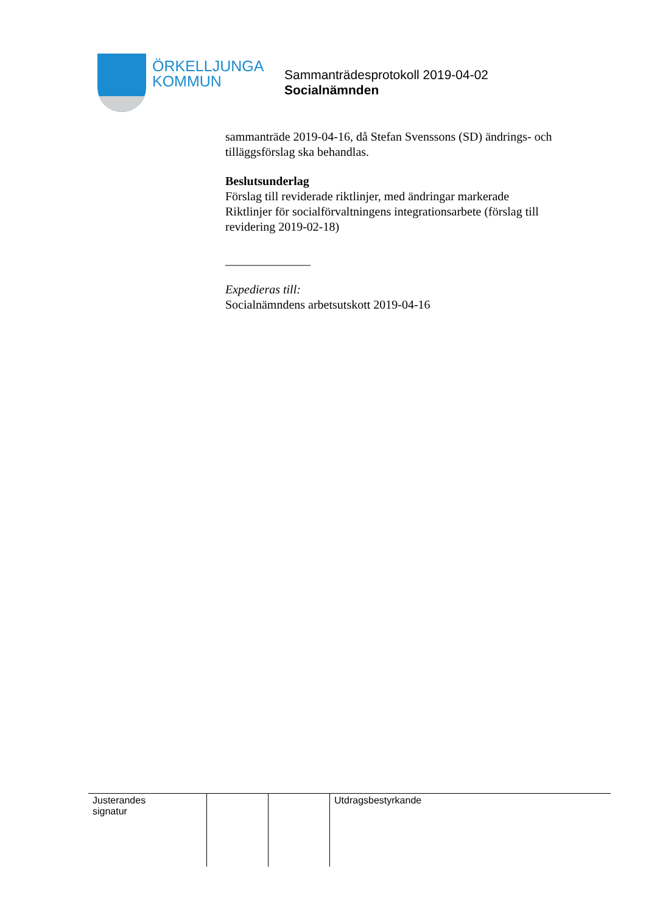ÖRKELLJUNGA
KOMMUN
Sammanträdesprotokoll 2019-04-02
Socialnämnden
sammanträde 2019-04-16, då Stefan Svenssons (SD) ändrings- och tilläggsförslag ska behandlas.
Beslutsunderlag
Förslag till reviderade riktlinjer, med ändringar markerade
Riktlinjer för socialförvaltningens integrationsarbete (förslag till revidering 2019-02-18)
______________
Expedieras till:
Socialnämndens arbetsutskott 2019-04-16
| Justerandes signatur | | | Utdragsbestyrkande |